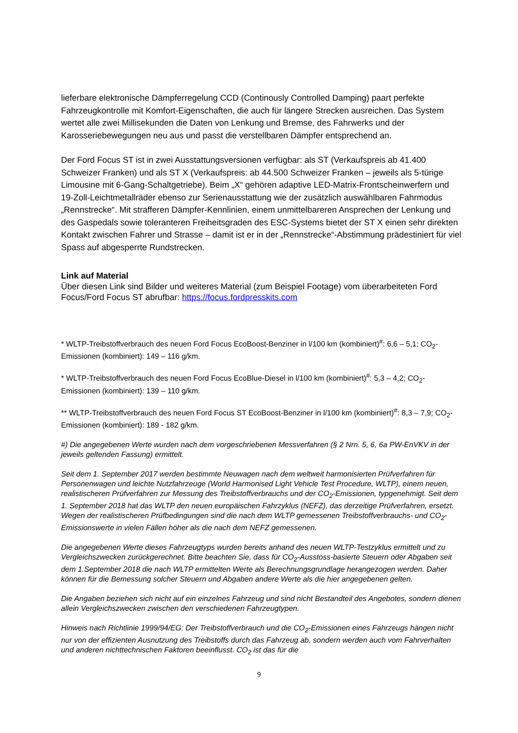lieferbare elektronische Dämpferregelung CCD (Continously Controlled Damping) paart perfekte Fahrzeugkontrolle mit Komfort-Eigenschaften, die auch für längere Strecken ausreichen. Das System wertet alle zwei Millisekunden die Daten von Lenkung und Bremse, des Fahrwerks und der Karosseriebewegungen neu aus und passt die verstellbaren Dämpfer entsprechend an.
Der Ford Focus ST ist in zwei Ausstattungsversionen verfügbar: als ST (Verkaufspreis ab 41.400 Schweizer Franken) und als ST X (Verkaufspreis: ab 44.500 Schweizer Franken – jeweils als 5-türige Limousine mit 6-Gang-Schaltgetriebe). Beim „X“ gehören adaptive LED-Matrix-Frontscheinwerfern und 19-Zoll-Leichtmetallräder ebenso zur Serienausstattung wie der zusätzlich auswählbaren Fahrmodus „Rennstrecke“. Mit strafferen Dämpfer-Kennlinien, einem unmittelbareren Ansprechen der Lenkung und des Gaspedals sowie toleranteren Freiheitsgraden des ESC-Systems bietet der ST X einen sehr direkten Kontakt zwischen Fahrer und Strasse – damit ist er in der „Rennstrecke“-Abstimmung prädestiniert für viel Spass auf abgesperrte Rundstrecken.
Link auf Material
Über diesen Link sind Bilder und weiteres Material (zum Beispiel Footage) vom überarbeiteten Ford Focus/Ford Focus ST abrufbar: https://focus.fordpresskits.com
* WLTP-Treibstoffverbrauch des neuen Ford Focus EcoBoost-Benziner in l/100 km (kombiniert)<sup>#</sup>: 6,6 – 5,1; CO<sub>2</sub>-Emissionen (kombiniert): 149 – 116 g/km.
* WLTP-Treibstoffverbrauch des neuen Ford Focus EcoBlue-Diesel in l/100 km (kombiniert)<sup>#</sup>: 5,3 – 4,2; CO<sub>2</sub>-Emissionen (kombiniert): 139 – 110 g/km.
** WLTP-Treibstoffverbrauch des neuen Ford Focus ST EcoBoost-Benziner in l/100 km (kombiniert)<sup>#</sup>: 8,3 – 7,9; CO<sub>2</sub>-Emissionen (kombiniert): 189 - 182 g/km.
#) Die angegebenen Werte wurden nach dem vorgeschriebenen Messverfahren (§ 2 Nrn. 5, 6, 6a PW-EnVKV in der jeweils geltenden Fassung) ermittelt.
Seit dem 1. September 2017 werden bestimmte Neuwagen nach dem weltweit harmonisierten Prüfverfahren für Personenwagen und leichte Nutzfahrzeuge (World Harmonised Light Vehicle Test Procedure, WLTP), einem neuen, realistischeren Prüfverfahren zur Messung des Treibstoffverbrauchs und der CO<sub>2</sub>-Emissionen, typgenehmigt. Seit dem 1. September 2018 hat das WLTP den neuen europäischen Fahrzyklus (NEFZ), das derzeitige Prüfverfahren, ersetzt. Wegen der realistischeren Prüfbedingungen sind die nach dem WLTP gemessenen Treibstoffverbrauchs- und CO<sub>2</sub>-Emissionswerte in vielen Fällen höher als die nach dem NEFZ gemessenen.
Die angegebenen Werte dieses Fahrzeugtyps wurden bereits anhand des neuen WLTP-Testzyklus ermittelt und zu Vergleichszwecken zurückgerechnet. Bitte beachten Sie, dass für CO<sub>2</sub>-Ausstoss-basierte Steuern oder Abgaben seit dem 1.September 2018 die nach WLTP ermittelten Werte als Berechnungsgrundlage herangezogen werden. Daher können für die Bemessung solcher Steuern und Abgaben andere Werte als die hier angegebenen gelten.
Die Angaben beziehen sich nicht auf ein einzelnes Fahrzeug und sind nicht Bestandteil des Angebotes, sondern dienen allein Vergleichszwecken zwischen den verschiedenen Fahrzeugtypen.
Hinweis nach Richtlinie 1999/94/EG: Der Treibstoffverbrauch und die CO<sub>2</sub>-Emissionen eines Fahrzeugs hängen nicht nur von der effizienten Ausnutzung des Treibstoffs durch das Fahrzeug ab, sondern werden auch vom Fahrverhalten und anderen nichttechnischen Faktoren beeinflusst. CO<sub>2</sub> ist das für die
9